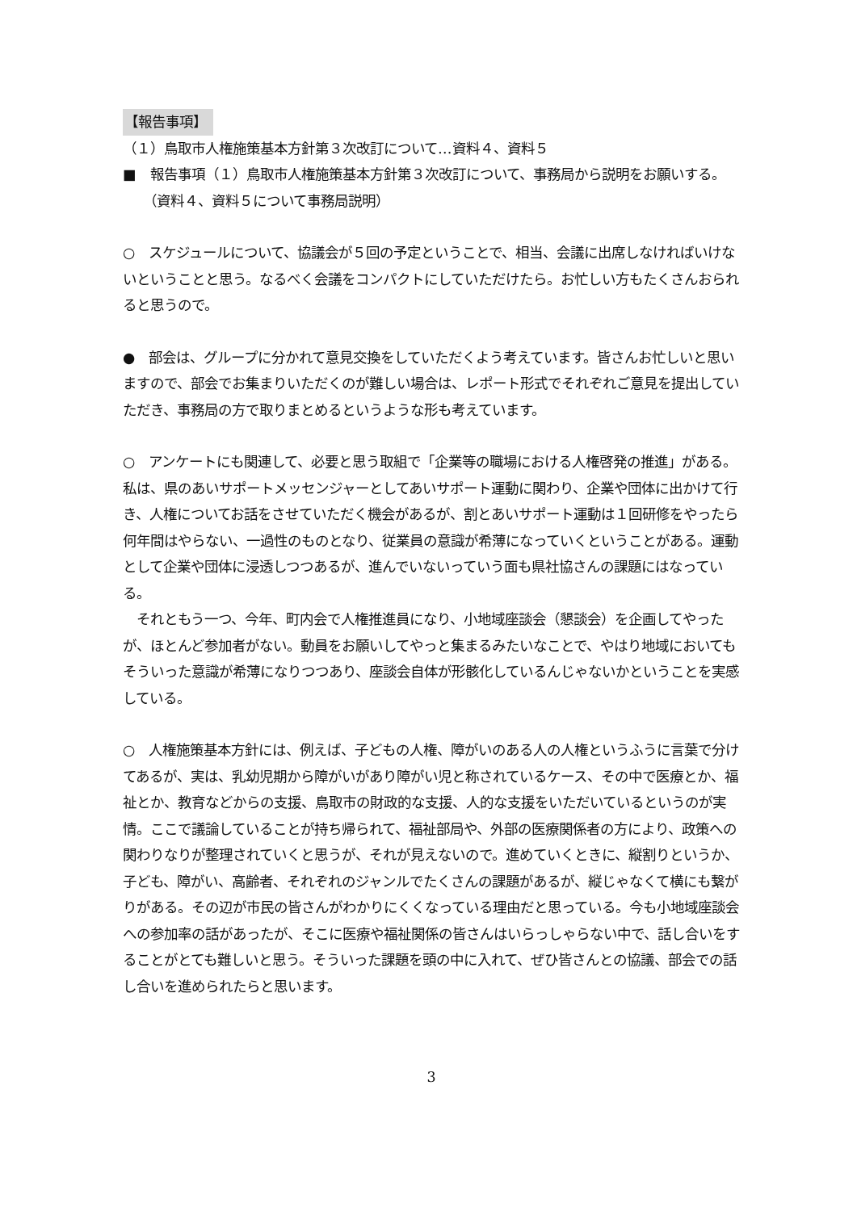【報告事項】
（１）鳥取市人権施策基本方針第３次改訂について…資料４、資料５
■　報告事項（１）鳥取市人権施策基本方針第３次改訂について、事務局から説明をお願いする。
　　（資料４、資料５について事務局説明）
○　スケジュールについて、協議会が５回の予定ということで、相当、会議に出席しなければいけないということと思う。なるべく会議をコンパクトにしていただけたら。お忙しい方もたくさんおられると思うので。
●　部会は、グループに分かれて意見交換をしていただくよう考えています。皆さんお忙しいと思いますので、部会でお集まりいただくのが難しい場合は、レポート形式でそれぞれご意見を提出していただき、事務局の方で取りまとめるというような形も考えています。
○　アンケートにも関連して、必要と思う取組で「企業等の職場における人権啓発の推進」がある。私は、県のあいサポートメッセンジャーとしてあいサポート運動に関わり、企業や団体に出かけて行き、人権についてお話をさせていただく機会があるが、割とあいサポート運動は１回研修をやったら何年間はやらない、一過性のものとなり、従業員の意識が希薄になっていくということがある。運動として企業や団体に浸透しつつあるが、進んでいないっていう面も県社協さんの課題にはなっている。
　それともう一つ、今年、町内会で人権推進員になり、小地域座談会（懇談会）を企画してやったが、ほとんど参加者がない。動員をお願いしてやっと集まるみたいなことで、やはり地域においてもそういった意識が希薄になりつつあり、座談会自体が形骸化しているんじゃないかということを実感している。
○　人権施策基本方針には、例えば、子どもの人権、障がいのある人の人権というふうに言葉で分けてあるが、実は、乳幼児期から障がいがあり障がい児と称されているケース、その中で医療とか、福祉とか、教育などからの支援、鳥取市の財政的な支援、人的な支援をいただいているというのが実情。ここで議論していることが持ち帰られて、福祉部局や、外部の医療関係者の方により、政策への関わりなりが整理されていくと思うが、それが見えないので。進めていくときに、縦割りというか、子ども、障がい、高齢者、それぞれのジャンルでたくさんの課題があるが、縦じゃなくて横にも繋がりがある。その辺が市民の皆さんがわかりにくくなっている理由だと思っている。今も小地域座談会への参加率の話があったが、そこに医療や福祉関係の皆さんはいらっしゃらない中で、話し合いをすることがとても難しいと思う。そういった課題を頭の中に入れて、ぜひ皆さんとの協議、部会での話し合いを進められたらと思います。
3